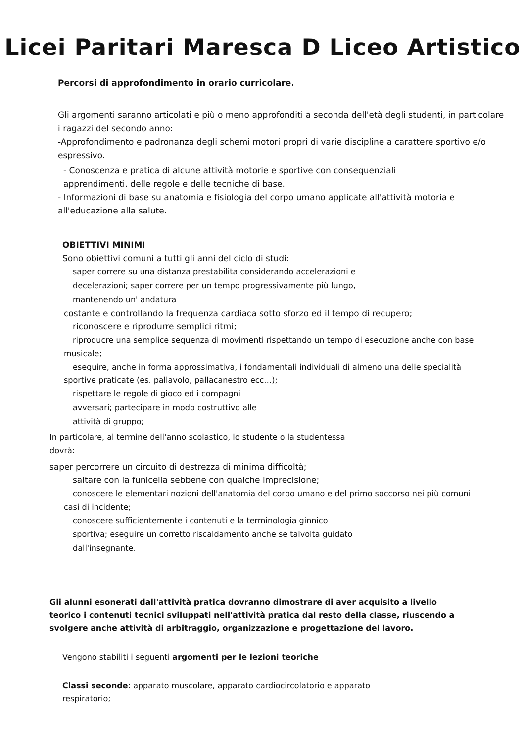Licei Paritari Maresca D Liceo Artistico
Percorsi di approfondimento in orario curricolare.
Gli argomenti saranno articolati e più o meno approfonditi a seconda dell'età degli studenti, in particolare i ragazzi del secondo anno:
-Approfondimento e padronanza degli schemi motori propri di varie discipline a carattere sportivo e/o espressivo.
- Conoscenza e pratica di alcune attività motorie e sportive con consequenziali apprendimenti. delle regole e delle tecniche di base.
- Informazioni di base su anatomia e fisiologia del corpo umano applicate all'attività motoria e all'educazione alla salute.
OBIETTIVI MINIMI
Sono obiettivi comuni a tutti gli anni del ciclo di studi:
saper correre su una distanza prestabilita considerando accelerazioni e
decelerazioni; saper correre per un tempo progressivamente più lungo,
mantenendo un' andatura
costante e controllando la frequenza cardiaca sotto sforzo ed il tempo di recupero;
riconoscere e riprodurre semplici ritmi;
riproducre una semplice sequenza di movimenti rispettando un tempo di esecuzione anche con base musicale;
eseguire, anche in forma approssimativa, i fondamentali individuali di almeno una delle specialità sportive praticate (es. pallavolo, pallacanestro ecc…);
rispettare le regole di gioco ed i compagni
avversari; partecipare in modo costruttivo alle
attività di gruppo;
In particolare, al termine dell'anno scolastico, lo studente o la studentessa
dovrà:
saper percorrere un circuito di destrezza di minima difficoltà;
saltare con la funicella sebbene con qualche imprecisione;
conoscere le elementari nozioni dell'anatomia del corpo umano e del primo soccorso nei più comuni casi di incidente;
conoscere sufficientemente i contenuti e la terminologia ginnico
sportiva; eseguire un corretto riscaldamento anche se talvolta guidato
dall'insegnante.
Gli alunni esonerati dall'attività pratica dovranno dimostrare di aver acquisito a livello teorico i contenuti tecnici sviluppati nell'attività pratica dal resto della classe, riuscendo a svolgere anche attività di arbitraggio, organizzazione e progettazione del lavoro.
Vengono stabiliti i seguenti argomenti per le lezioni teoriche
Classi seconde: apparato muscolare, apparato cardiocircolatorio e apparato respiratorio;